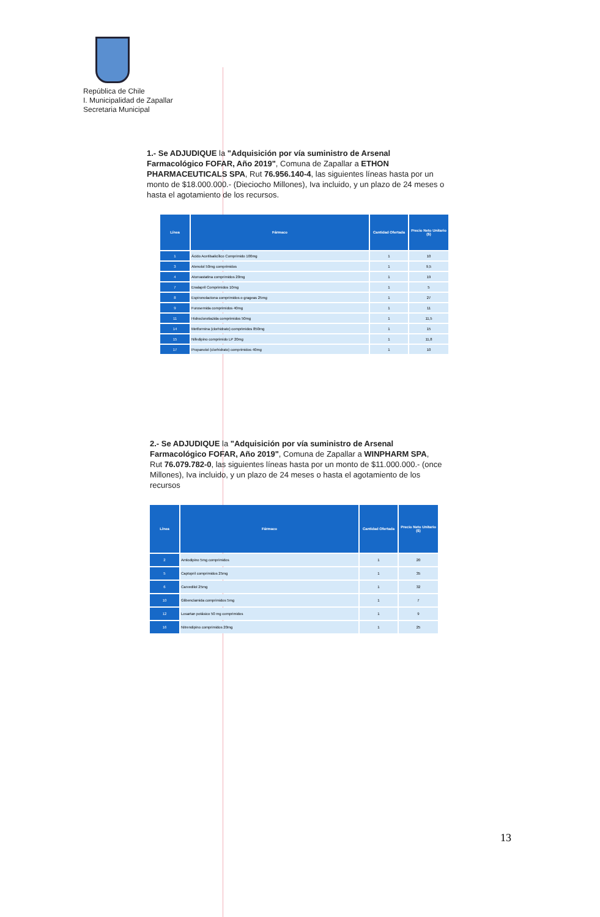República de Chile
I. Municipalidad de Zapallar
Secretaria Municipal
1.- Se ADJUDIQUE la "Adquisición por vía suministro de Arsenal Farmacológico FOFAR, Año 2019", Comuna de Zapallar a ETHON PHARMACEUTICALS SPA, Rut 76.956.140-4, las siguientes líneas hasta por un monto de $18.000.000.- (Dieciocho Millones), Iva incluido, y un plazo de 24 meses o hasta el agotamiento de los recursos.
| Línea | Fármaco | Cantidad Ofertada | Precio Neto Unitario ($) |
| --- | --- | --- | --- |
| 1 | Ácido Acetilsalicílico Comprimido 100mg | 1 | 10 |
| 3 | Atenolol 50mg comprimidos | 1 | 9,5 |
| 4 | Atorvastatina comprimidos 20mg | 1 | 19 |
| 7 | Enalapril Comprimidos 10mg | 1 | 5 |
| 8 | Espironolactona comprimidos o grageas 25mg | 1 | 27 |
| 9 | Furosemida comprimidos 40mg | 1 | 11 |
| 11 | Hidroclorotiazida comprimidos 50mg | 1 | 11,5 |
| 14 | Metformina (clorhidrato) comprimidos 850mg | 1 | 15 |
| 15 | Nifedipino comprimido LP 20mg | 1 | 11,8 |
| 17 | Propanolol (clorhidrato) comprimidos 40mg | 1 | 10 |
2.- Se ADJUDIQUE la "Adquisición por vía suministro de Arsenal Farmacológico FOFAR, Año 2019", Comuna de Zapallar a WINPHARM SPA, Rut 76.079.782-0, las siguientes líneas hasta por un monto de $11.000.000.- (once Millones), Iva incluido, y un plazo de 24 meses o hasta el agotamiento de los recursos
| Línea | Fármaco | Cantidad Ofertada | Precio Neto Unitario ($) |
| --- | --- | --- | --- |
| 2 | Amlodipino 5mg comprimidos | 1 | 20 |
| 5 | Captopril comprimidos 25mg | 1 | 35 |
| 6 | Carvedilol 25mg | 1 | 32 |
| 10 | Glibenclamida comprimidos 5mg | 1 | 7 |
| 12 | Losartan potásico 50 mg comprimidos | 1 | 9 |
| 16 | Nitrendipino comprimidos 20mg | 1 | 25 |
13